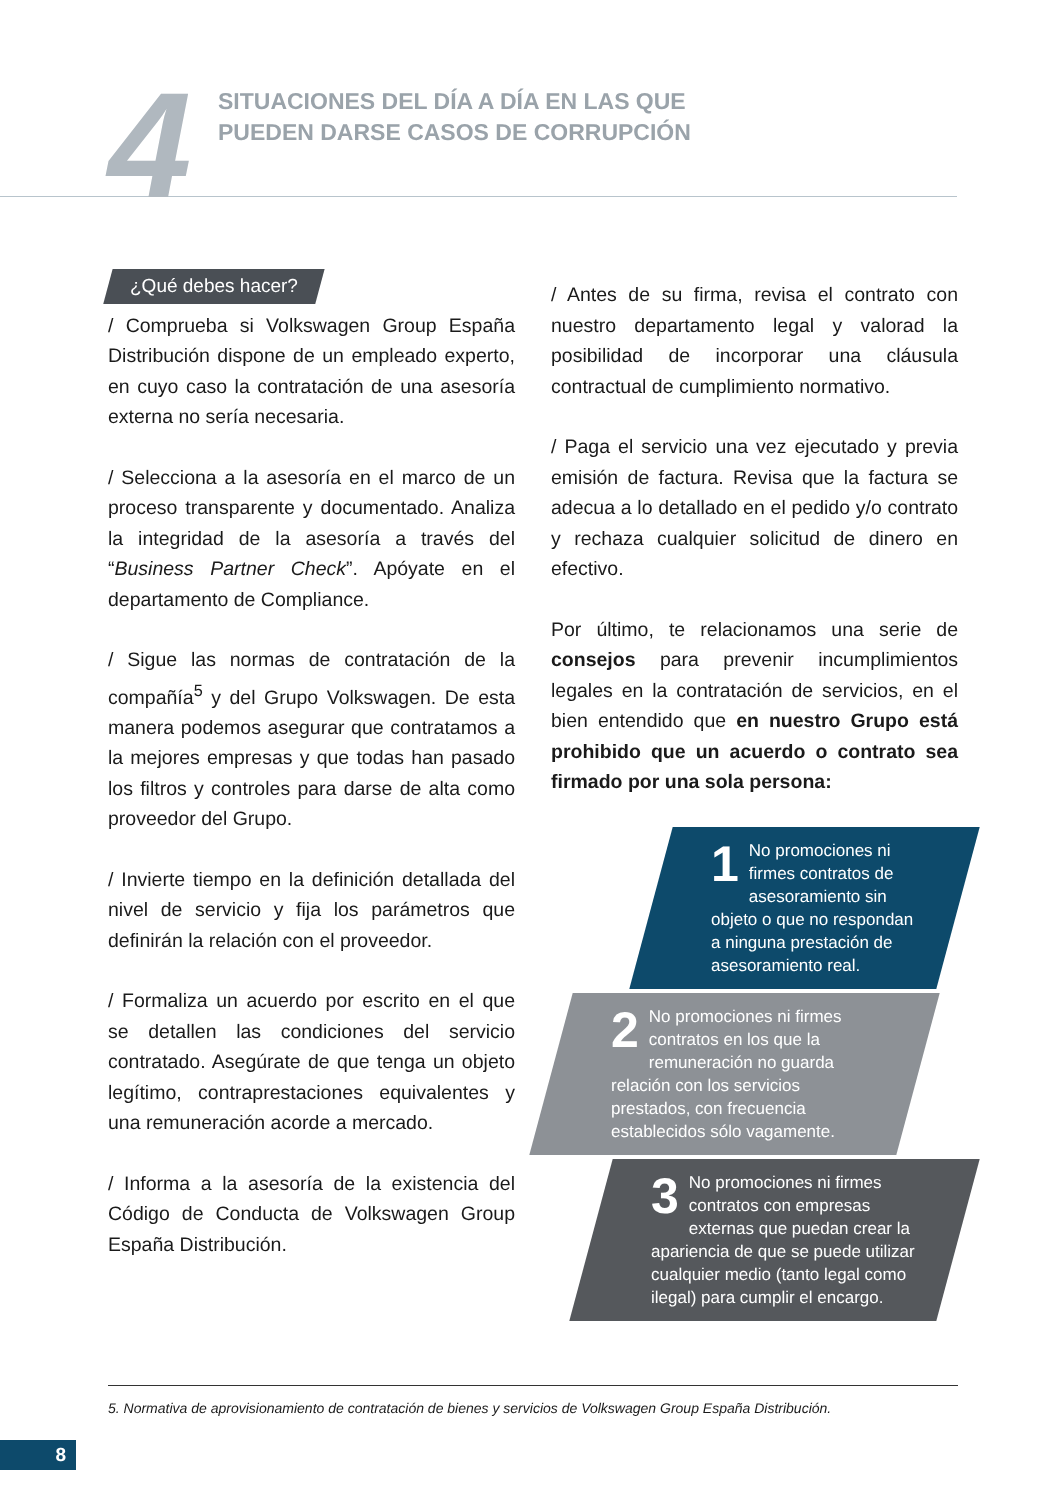4
SITUACIONES DEL DÍA A DÍA EN LAS QUE
PUEDEN DARSE CASOS DE CORRUPCIÓN
¿Qué debes hacer?
/ Comprueba si Volkswagen Group España Distribución dispone de un empleado experto, en cuyo caso la contratación de una asesoría externa no sería necesaria.
/ Selecciona a la asesoría en el marco de un proceso transparente y documentado. Analiza la integridad de la asesoría a través del “Business Partner Check”. Apóyate en el departamento de Compliance.
/ Sigue las normas de contratación de la compañía<sup>5</sup> y del Grupo Volkswagen. De esta manera podemos asegurar que contratamos a la mejores empresas y que todas han pasado los filtros y controles para darse de alta como proveedor del Grupo.
/ Invierte tiempo en la definición detallada del nivel de servicio y fija los parámetros que definirán la relación con el proveedor.
/ Formaliza un acuerdo por escrito en el que se detallen las condiciones del servicio contratado. Asegúrate de que tenga un objeto legítimo, contraprestaciones equivalentes y una remuneración acorde a mercado.
/ Informa a la asesoría de la existencia del Código de Conducta de Volkswagen Group España Distribución.
/ Antes de su firma, revisa el contrato con nuestro departamento legal y valorad la posibilidad de incorporar una cláusula contractual de cumplimiento normativo.
/ Paga el servicio una vez ejecutado y previa emisión de factura. Revisa que la factura se adecua a lo detallado en el pedido y/o contrato y rechaza cualquier solicitud de dinero en efectivo.
Por último, te relacionamos una serie de consejos para prevenir incumplimientos legales en la contratación de servicios, en el bien entendido que en nuestro Grupo está prohibido que un acuerdo o contrato sea firmado por una sola persona:
1 No promociones ni firmes contratos de asesoramiento sin objeto o que no respondan a ninguna prestación de asesoramiento real.
2 No promociones ni firmes contratos en los que la remuneración no guarda relación con los servicios prestados, con frecuencia establecidos sólo vagamente.
3 No promociones ni firmes contratos con empresas externas que puedan crear la apariencia de que se puede utilizar cualquier medio (tanto legal como ilegal) para cumplir el encargo.
5. Normativa de aprovisionamiento de contratación de bienes y servicios de Volkswagen Group España Distribución.
8